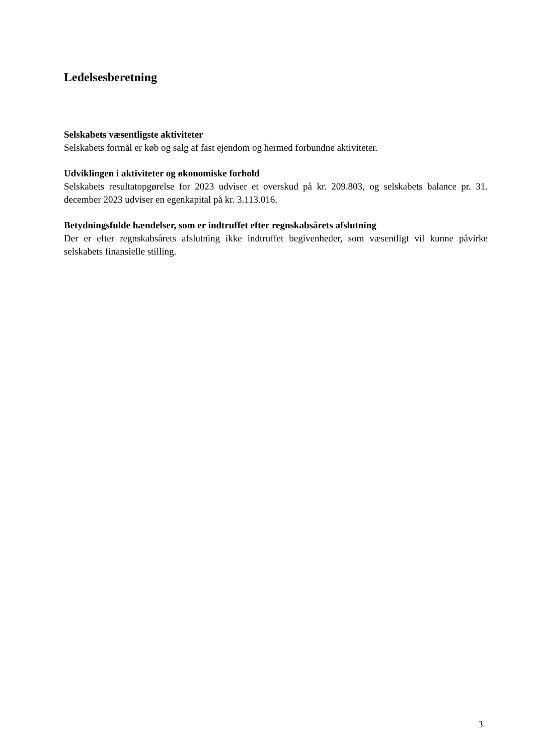Ledelsesberetning
Selskabets væsentligste aktiviteter
Selskabets formål er køb og salg af fast ejendom og hermed forbundne aktiviteter.
Udviklingen i aktiviteter og økonomiske forhold
Selskabets resultatopgørelse for 2023 udviser et overskud på kr. 209.803, og selskabets balance pr. 31. december 2023 udviser en egenkapital på kr. 3.113.016.
Betydningsfulde hændelser, som er indtruffet efter regnskabsårets afslutning
Der er efter regnskabsårets afslutning ikke indtruffet begivenheder, som væsentligt vil kunne påvirke selskabets finansielle stilling.
3